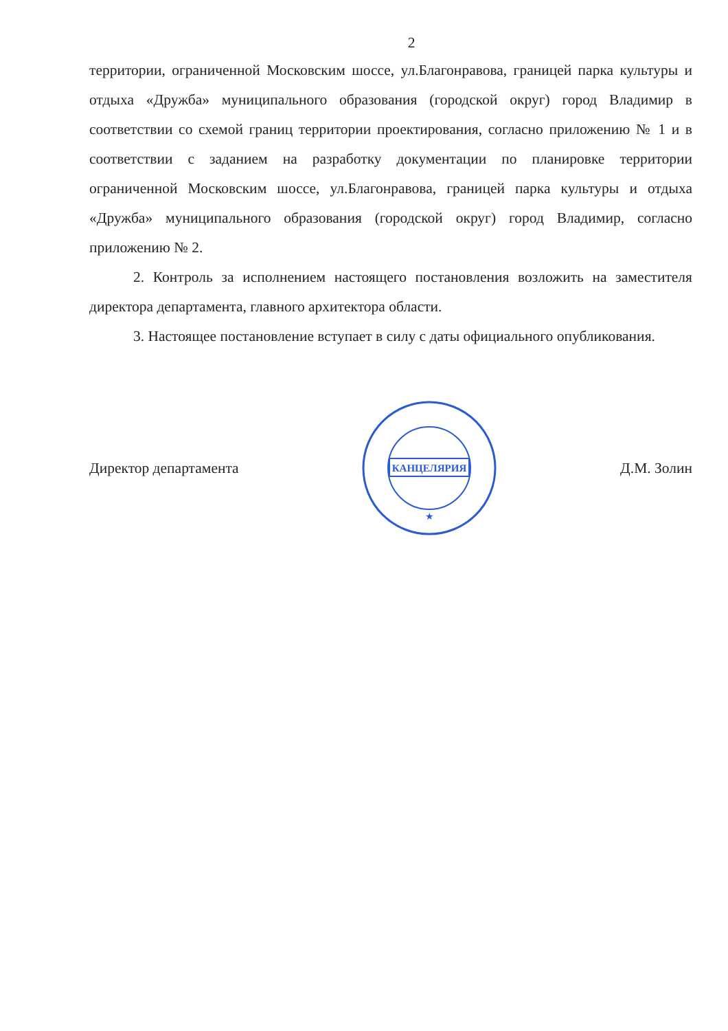2
территории, ограниченной Московским шоссе, ул.Благонравова, границей парка культуры и отдыха «Дружба» муниципального образования (городской округ) город Владимир в соответствии со схемой границ территории проектирования, согласно приложению № 1 и в соответствии с заданием на разработку документации по планировке территории ограниченной Московским шоссе, ул.Благонравова, границей парка культуры и отдыха «Дружба» муниципального образования (городской округ) город Владимир, согласно приложению № 2.
2. Контроль за исполнением настоящего постановления возложить на заместителя директора департамента, главного архитектора области.
3. Настоящее постановление вступает в силу с даты официального опубликования.
Директор департамента
КАНЦЕЛЯРИЯ
★
Д.М. Золин